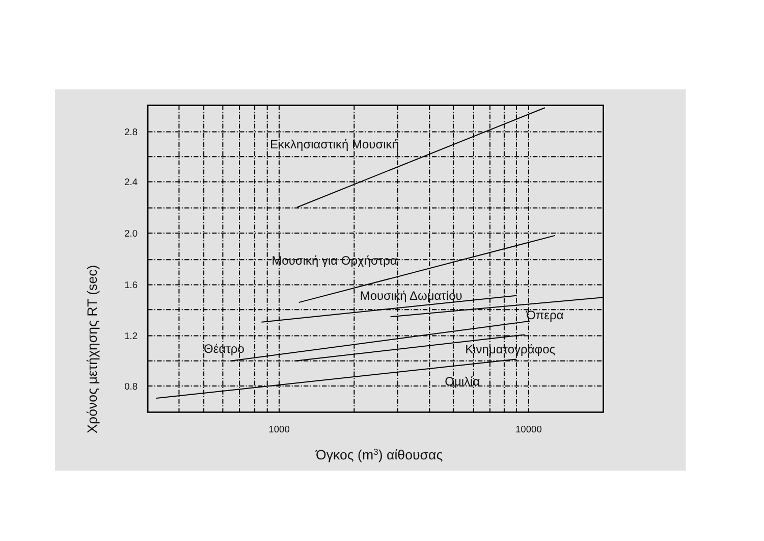2.8
2.4
2.0
1.6
1.2
0.8
1000
10000
Εκκλησιαστική Μουσική
Μουσική για Ορχήστρα
Μουσική Δωματίου
Όπερα
Θέατρο
Κινηματογράφος
Ομιλία
Όγκος (m3) αίθουσας
Χρόνος μετήχησης RT (sec)